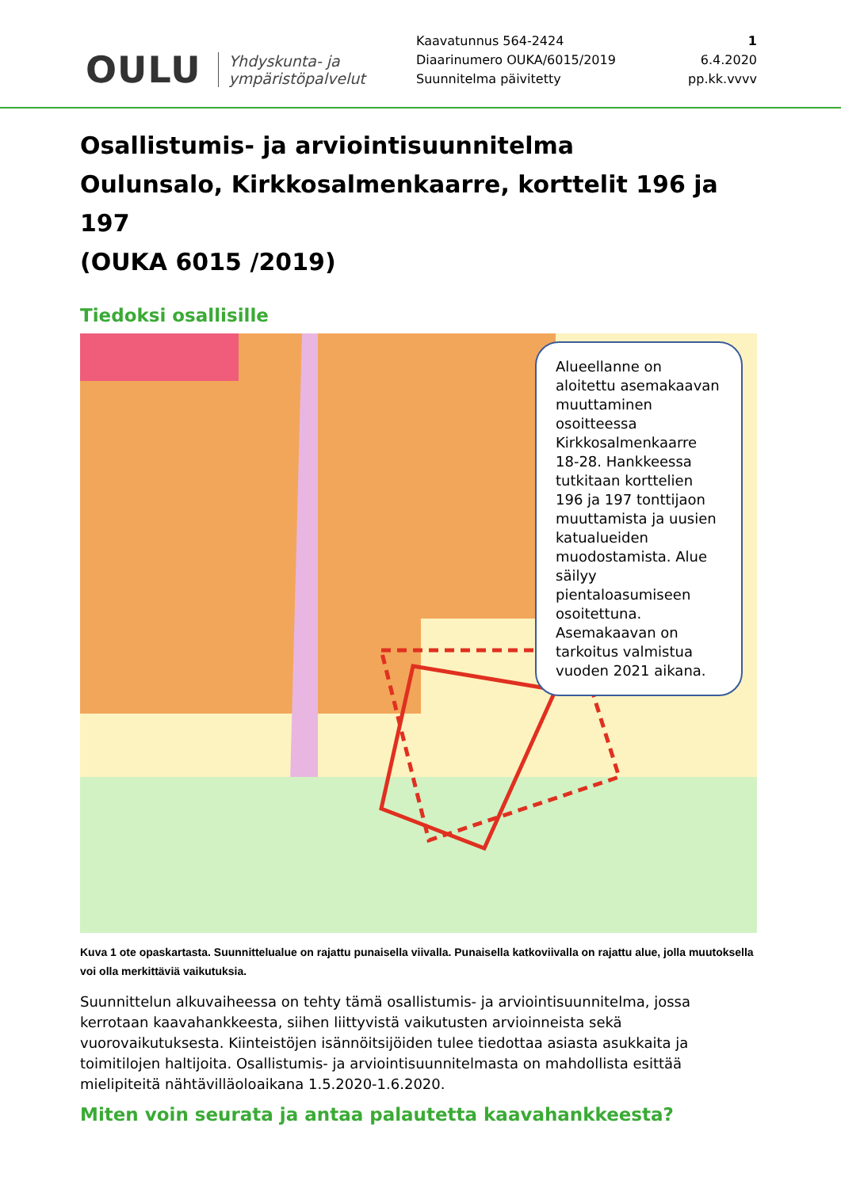OULU Yhdyskunta- ja
ympäristöpalvelut
Kaavatunnus 564-2424
Diaarinumero OUKA/6015/2019
Suunnitelma päivitetty
1
6.4.2020
pp.kk.vvvv
Osallistumis- ja arviointisuunnitelma
Oulunsalo, Kirkkosalmenkaarre, korttelit 196 ja 197
(OUKA 6015 /2019)
Tiedoksi osallisille
Alueellanne on aloitettu asemakaavan muuttaminen osoitteessa Kirkkosalmenkaarre 18-28. Hankkeessa tutkitaan korttelien 196 ja 197 tonttijaon muuttamista ja uusien katualueiden muodostamista. Alue säilyy pientaloasumiseen osoitettuna. Asemakaavan on tarkoitus valmistua vuoden 2021 aikana.
Kuva 1 ote opaskartasta. Suunnittelualue on rajattu punaisella viivalla. Punaisella katkoviivalla on rajattu alue, jolla muutoksella voi olla merkittäviä vaikutuksia.
Suunnittelun alkuvaiheessa on tehty tämä osallistumis- ja arviointisuunnitelma, jossa kerrotaan kaavahankkeesta, siihen liittyvistä vaikutusten arvioinneista sekä vuorovaikutuksesta. Kiinteistöjen isännöitsijöiden tulee tiedottaa asiasta asukkaita ja toimitilojen haltijoita. Osallistumis- ja arviointisuunnitelmasta on mahdollista esittää mielipiteitä nähtävilläoloaikana 1.5.2020-1.6.2020.
Miten voin seurata ja antaa palautetta kaavahankkeesta?